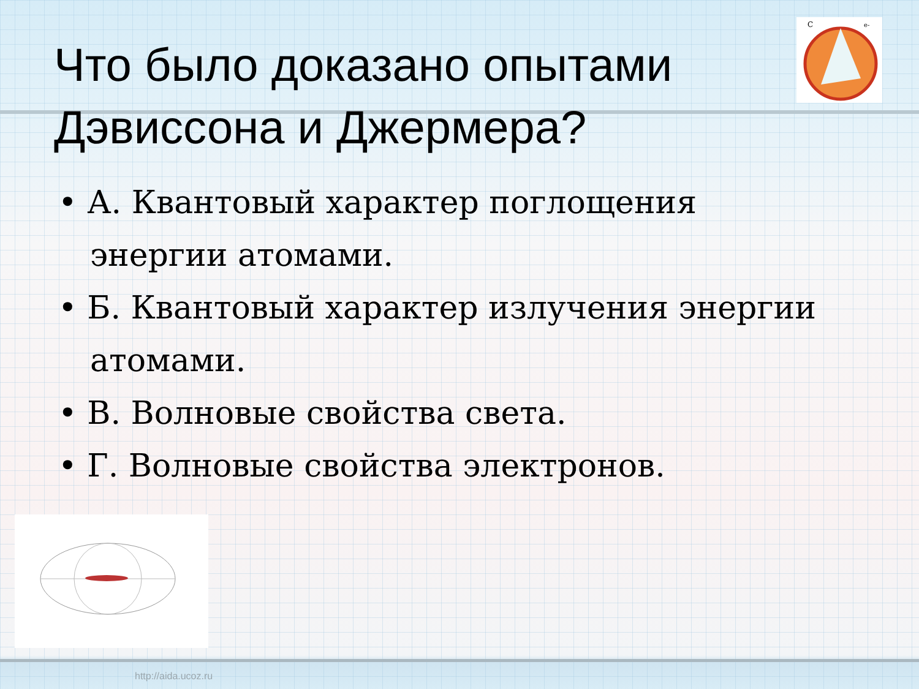C
e-
Что было доказано опытами Дэвиссона и Джермера?
• А. Квантовый характер поглощения энергии атомами.
• Б. Квантовый характер излучения энергии атомами.
• В. Волновые свойства света.
• Г. Волновые свойства электронов.
http://aida.ucoz.ru